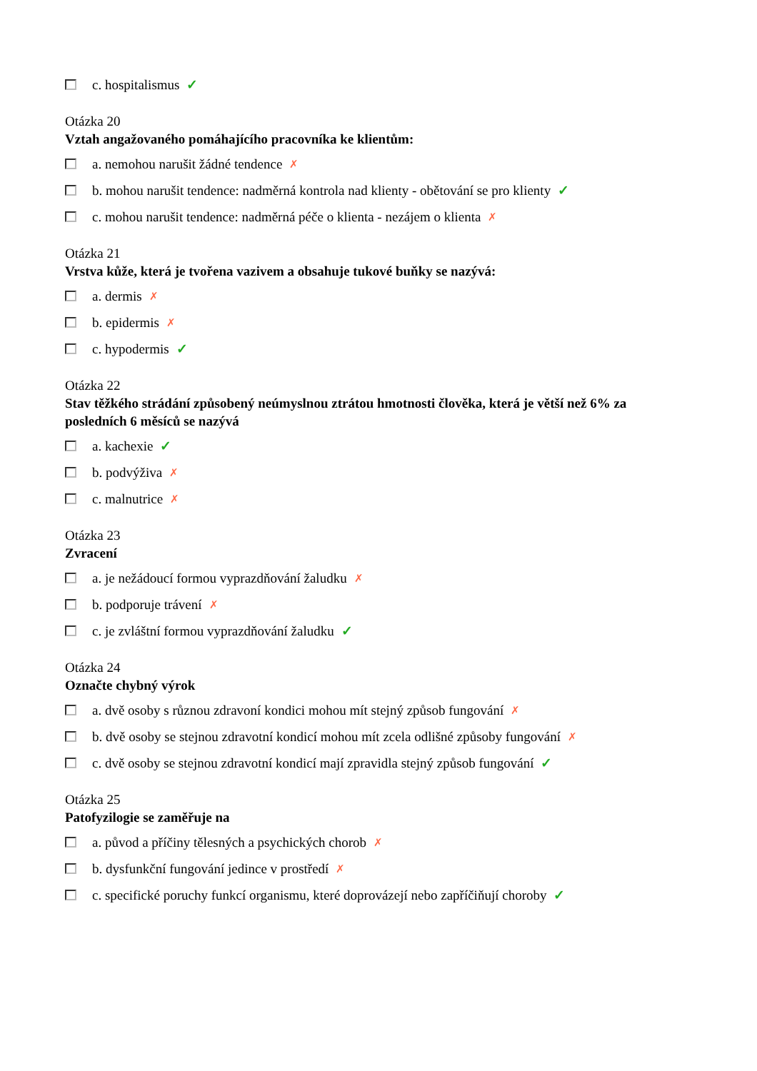c. hospitalismus ✓
Otázka 20
Vztah angažovaného pomáhajícího pracovníka ke klientům:
a. nemohou narušit žádné tendence ✗
b. mohou narušit tendence: nadměrná kontrola nad klienty - obětování se pro klienty ✓
c. mohou narušit tendence: nadměrná péče o klienta - nezájem o klienta ✗
Otázka 21
Vrstva kůže, která je tvořena vazivem a obsahuje tukové buňky se nazývá:
a. dermis ✗
b. epidermis ✗
c. hypodermis ✓
Otázka 22
Stav těžkého strádání způsobený neúmyslnou ztrátou hmotnosti člověka, která je větší než 6% za posledních 6 měsíců se nazývá
a. kachexie ✓
b. podvýživa ✗
c. malnutrice ✗
Otázka 23
Zvracení
a. je nežádoucí formou vyprazdňování žaludku ✗
b. podporuje trávení ✗
c. je zvláštní formou vyprazdňování žaludku ✓
Otázka 24
Označte chybný výrok
a. dvě osoby s různou zdravoní kondici mohou mít stejný způsob fungování ✗
b. dvě osoby se stejnou zdravotní kondicí mohou mít zcela odlišné způsoby fungování ✗
c. dvě osoby se stejnou zdravotní kondicí mají zpravidla stejný způsob fungování ✓
Otázka 25
Patofyzilogie se zaměřuje na
a. původ a příčiny tělesných a psychických chorob ✗
b. dysfunkční fungování jedince v prostředí ✗
c. specifické poruchy funkcí organismu, které doprovázejí nebo zapříčiňují choroby ✓